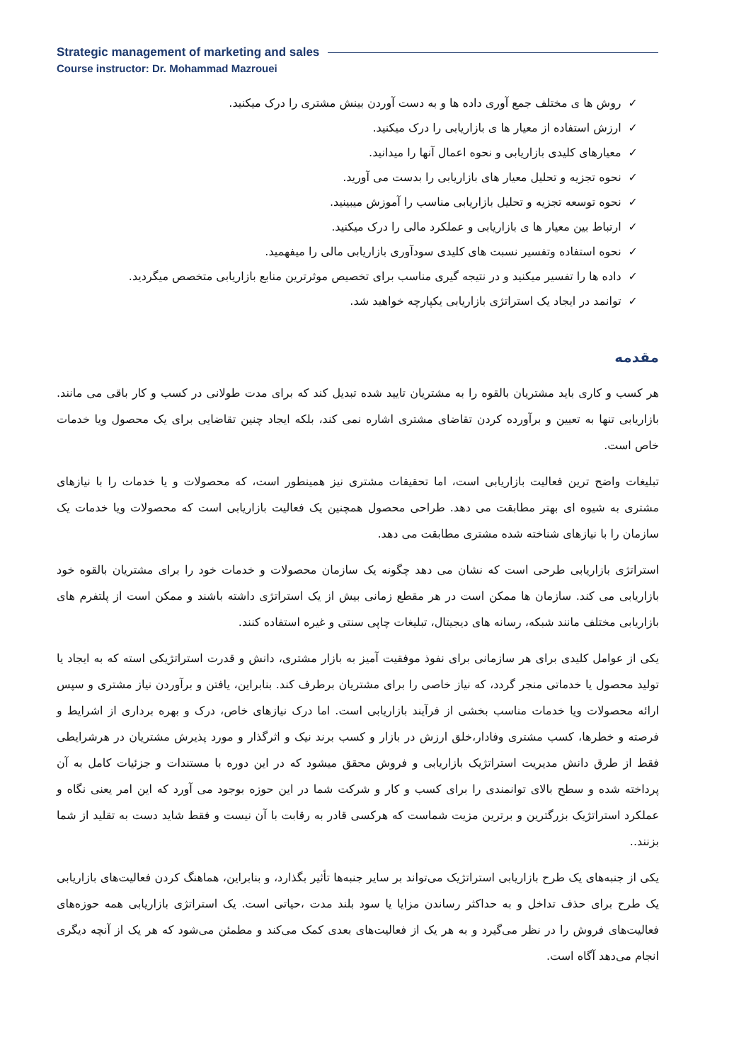Strategic management of marketing and sales
Course instructor: Dr. Mohammad Mazrouei
✓روش ها ی مختلف جمع آوری داده ها و به دست آوردن بینش مشتری را درک میکنید.
✓ارزش استفاده از معیار ها ی بازاریابی را درک میکنید.
✓معیارهای کلیدی بازاریابی و نحوه اعمال آنها را میدانید.
✓نحوه تجزیه و تحلیل معیار های بازاریابی را بدست می آورید.
✓نحوه توسعه تجزیه و تحلیل بازاریابی مناسب را آموزش میبینید.
✓ارتباط بین معیار ها ی بازاریابی و عملکرد مالی را درک میکنید.
✓نحوه استفاده وتفسیر نسبت های کلیدی سودآوری بازاریابی مالی را میفهمید.
✓داده ها را تفسیر میکنید و در نتیجه گیری مناسب برای تخصیص موثرترین منابع بازاریابی متخصص میگردید.
✓توانمد در ایجاد یک استراتژی بازاریابی یکپارچه خواهید شد.
مقدمه
هر کسب و کاری باید مشتریان بالقوه را به مشتریان تایید شده تبدیل کند که برای مدت طولانی در کسب و کار باقی می مانند. بازاریابی تنها به تعیین و برآورده کردن تقاضای مشتری اشاره نمی کند، بلکه ایجاد چنین تقاضایی برای یک محصول ویا خدمات خاص است.
تبلیغات واضح ترین فعالیت بازاریابی است، اما تحقیقات مشتری نیز همینطور است، که محصولات و یا خدمات را با نیازهای مشتری به شیوه ای بهتر مطابقت می دهد. طراحی محصول همچنین یک فعالیت بازاریابی است که محصولات ویا خدمات یک سازمان را با نیازهای شناخته شده مشتری مطابقت می دهد.
استراتژی بازاریابی طرحی است که نشان می دهد چگونه یک سازمان محصولات و خدمات خود را برای مشتریان بالقوه خود بازاریابی می کند. سازمان ها ممکن است در هر مقطع زمانی بیش از یک استراتژی داشته باشند و ممکن است از پلتفرم های بازاریابی مختلف مانند شبکه، رسانه های دیجیتال، تبلیغات چاپی سنتی و غیره استفاده کنند.
یکی از عوامل کلیدی برای هر سازمانی برای نفوذ موفقیت آمیز به بازار مشتری، دانش و قدرت استراتژیکی استه که به ایجاد یا تولید محصول یا خدماتی منجر گردد، که نیاز خاصی را برای مشتریان برطرف کند. بنابراین، یافتن و برآوردن نیاز مشتری و سپس ارائه محصولات ویا خدمات مناسب بخشی از فرآیند بازاریابی است. اما درک نیازهای خاص، درک و بهره برداری از اشرایط و فرصته و خطرها، کسب مشتری وفادار،خلق ارزش در بازار و کسب برند نیک و اثرگذار و مورد پذیرش مشتریان در هرشرایطی فقط از طرق دانش مدیریت استراتژیک بازاریابی و فروش محقق میشود که در این دوره با مستندات و جزئیات کامل به آن پرداخته شده و سطح بالای توانمندی را برای کسب و کار و شرکت شما در این حوزه بوجود می آورد که این امر یعنی نگاه و عملکرد استراتژیک بزرگترین و برترین مزیت شماست که هرکسی قادر به رقابت با آن نیست و فقط شاید دست به تقلید از شما بزنند..
یکی از جنبه‌های یک طرح بازاریابی استراتژیک می‌تواند بر سایر جنبه‌ها تأثیر بگذارد، و بنابراین، هماهنگ کردن فعالیت‌های بازاریابی یک طرح برای حذف تداخل و به حداکثر رساندن مزایا یا سود بلند مدت ،حیاتی است. یک استراتژی بازاریابی همه حوزه‌های فعالیت‌های فروش را در نظر می‌گیرد و به هر یک از فعالیت‌های بعدی کمک می‌کند و مطمئن می‌شود که هر یک از آنچه دیگری انجام می‌دهد آگاه است.